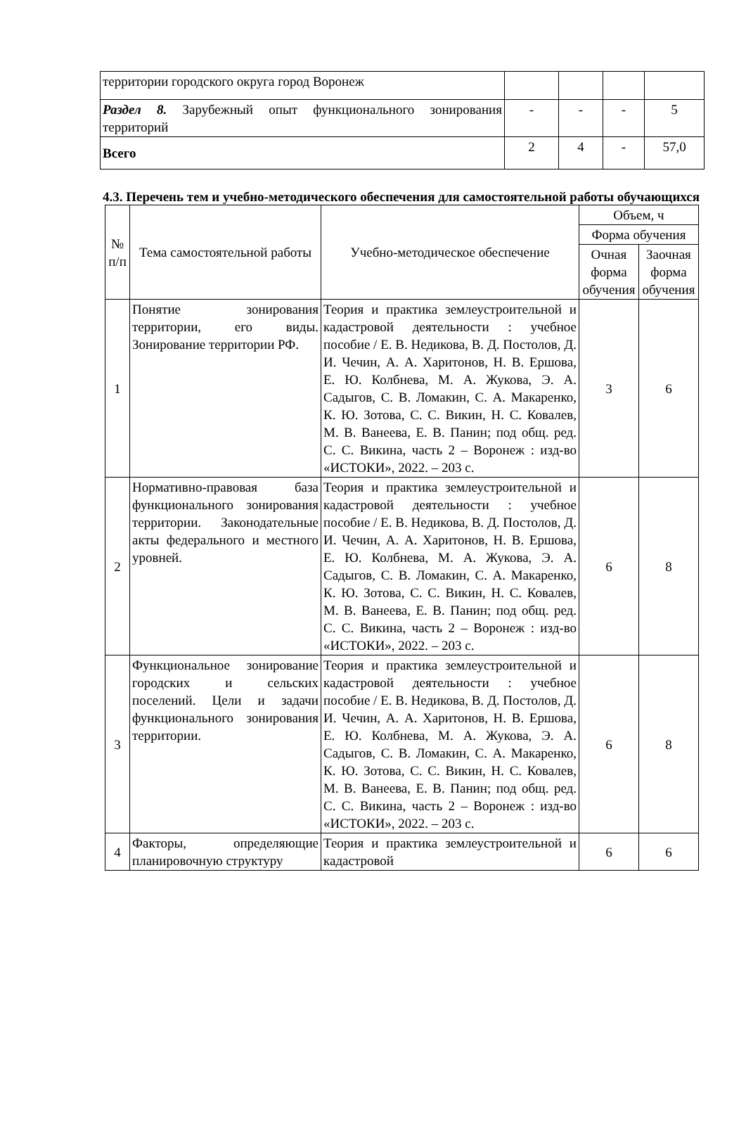| территории городского округа город Воронеж | | | | |
| Раздел 8. Зарубежный опыт функционального зонирования территорий | - | - | - | 5 |
| Всего | 2 | 4 | - | 57,0 |
4.3. Перечень тем и учебно-методического обеспечения для самостоятельной работы обучающихся
| № п/п | Тема самостоятельной работы | Учебно-методическое обеспечение | Объем, ч | |
| --- | --- | --- | --- | --- |
| | | | Форма обучения | |
| | | | Очная форма обучения | Заочная форма обучения |
| 1 | Понятие зонирования территории, его виды. Зонирование территории РФ. | Теория и практика землеустроительной и кадастровой деятельности : учебное пособие / Е. В. Недикова, В. Д. Постолов, Д. И. Чечин, А. А. Харитонов, Н. В. Ершова, Е. Ю. Колбнева, М. А. Жукова, Э. А. Садыгов, С. В. Ломакин, С. А. Макаренко, К. Ю. Зотова, С. С. Викин, Н. С. Ковалев, М. В. Ванеева, Е. В. Панин; под общ. ред. С. С. Викина, часть 2 – Воронеж : изд-во «ИСТОКИ», 2022. – 203 с. | 3 | 6 |
| 2 | Нормативно-правовая база функционального зонирования территории. Законодательные акты федерального и местного уровней. | Теория и практика землеустроительной и кадастровой деятельности : учебное пособие / Е. В. Недикова, В. Д. Постолов, Д. И. Чечин, А. А. Харитонов, Н. В. Ершова, Е. Ю. Колбнева, М. А. Жукова, Э. А. Садыгов, С. В. Ломакин, С. А. Макаренко, К. Ю. Зотова, С. С. Викин, Н. С. Ковалев, М. В. Ванеева, Е. В. Панин; под общ. ред. С. С. Викина, часть 2 – Воронеж : изд-во «ИСТОКИ», 2022. – 203 с. | 6 | 8 |
| 3 | Функциональное зонирование городских и сельских поселений. Цели и задачи функционального зонирования территории. | Теория и практика землеустроительной и кадастровой деятельности : учебное пособие / Е. В. Недикова, В. Д. Постолов, Д. И. Чечин, А. А. Харитонов, Н. В. Ершова, Е. Ю. Колбнева, М. А. Жукова, Э. А. Садыгов, С. В. Ломакин, С. А. Макаренко, К. Ю. Зотова, С. С. Викин, Н. С. Ковалев, М. В. Ванеева, Е. В. Панин; под общ. ред. С. С. Викина, часть 2 – Воронеж : изд-во «ИСТОКИ», 2022. – 203 с. | 6 | 8 |
| 4 | Факторы, определяющие планировочную структуру | Теория и практика землеустроительной и кадастровой | 6 | 6 |